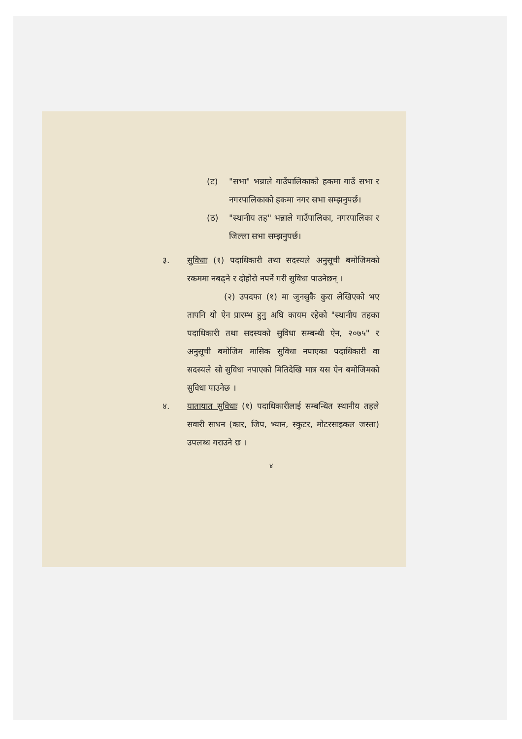(ट) "सभा" भन्नाले गाउँपालिकाको हकमा गाउँ सभा र नगरपालिकाको हकमा नगर सभा सम्झनुपर्छ।
(ठ) "स्थानीय तह" भन्नाले गाउँपालिका, नगरपालिका र जिल्ला सभा सम्झनुपर्छ।
३. सुविधाः (१) पदाधिकारी तथा सदस्यले अनुसूची बमोजिमको रकममा नबढ्ने र दोहोरो नपर्ने गरी सुविधा पाउनेछन् ।
(२) उपदफा (१) मा जुनसुकै कुरा लेखिएको भए तापनि यो ऐन प्रारम्भ हुनु अघि कायम रहेको "स्थानीय तहका पदाधिकारी तथा सदस्यको सुविधा सम्बन्धी ऐन, २०७५" र अनुसूची बमोजिम मासिक सुविधा नपाएका पदाधिकारी वा सदस्यले सो सुविधा नपाएको मितिदेखि मात्र यस ऐन बमोजिमको सुविधा पाउनेछ ।
४. यातायात सुविधाः (१) पदाधिकारीलाई सम्बन्धित स्थानीय तहले सवारी साधन (कार, जिप, भ्यान, स्कुटर, मोटरसाइकल जस्ता) उपलब्ध गराउने छ ।
४